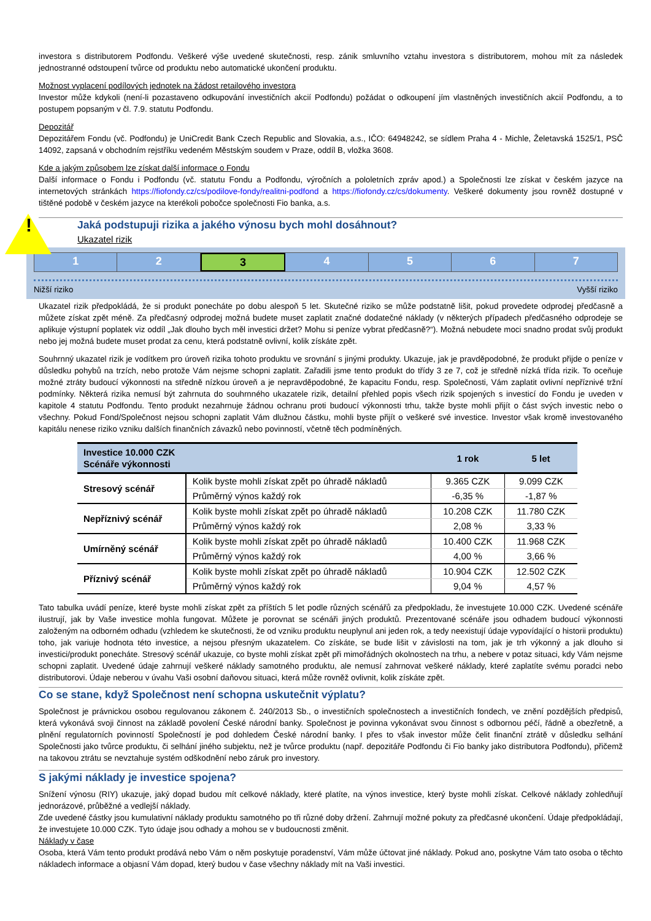investora s distributorem Podfondu. Veškeré výše uvedené skutečnosti, resp. zánik smluvního vztahu investora s distributorem, mohou mít za následek jednostranné odstoupení tvůrce od produktu nebo automatické ukončení produktu.
Možnost vyplacení podílových jednotek na žádost retailového investora
Investor může kdykoli (není-li pozastaveno odkupování investičních akcií Podfondu) požádat o odkoupení jím vlastněných investičních akcií Podfondu, a to postupem popsaným v čl. 7.9. statutu Podfondu.
Depozitář
Depozitářem Fondu (vč. Podfondu) je UniCredit Bank Czech Republic and Slovakia, a.s., IČO: 64948242, se sídlem Praha 4 - Michle, Želetavská 1525/1, PSČ 14092, zapsaná v obchodním rejstříku vedeném Městským soudem v Praze, oddíl B, vložka 3608.
Kde a jakým způsobem lze získat další informace o Fondu
Další informace o Fondu i Podfondu (vč. statutu Fondu a Podfondu, výročních a pololetních zpráv apod.) a Společnosti lze získat v českém jazyce na internetových stránkách https://fiofondy.cz/cs/podilove-fondy/realitni-podfond a https://fiofondy.cz/cs/dokumenty. Veškeré dokumenty jsou rovněž dostupné v tištěné podobě v českém jazyce na kterékoli pobočce společnosti Fio banka, a.s.
! Jaká podstupuji rizika a jakého výnosu bych mohl dosáhnout?
Ukazatel rizik
1 2 3 4 5 6 7
Nižší riziko Vyšší riziko
Ukazatel rizik předpokládá, že si produkt ponecháte po dobu alespoň 5 let. Skutečné riziko se může podstatně lišit, pokud provedete odprodej předčasně a můžete získat zpět méně. Za předčasný odprodej možná budete muset zaplatit značné dodatečné náklady (v některých případech předčasného odprodeje se aplikuje výstupní poplatek viz oddíl „Jak dlouho bych měl investici držet? Mohu si peníze vybrat předčasně?“). Možná nebudete moci snadno prodat svůj produkt nebo jej možná budete muset prodat za cenu, která podstatně ovlivní, kolik získáte zpět.
Souhrnný ukazatel rizik je vodítkem pro úroveň rizika tohoto produktu ve srovnání s jinými produkty. Ukazuje, jak je pravděpodobné, že produkt přijde o peníze v důsledku pohybů na trzích, nebo protože Vám nejsme schopni zaplatit. Zařadili jsme tento produkt do třídy 3 ze 7, což je středně nízká třída rizik. To oceňuje možné ztráty budoucí výkonnosti na středně nízkou úroveň a je nepravděpodobné, že kapacitu Fondu, resp. Společnosti, Vám zaplatit ovlivní nepříznivé tržní podmínky. Některá rizika nemusí být zahrnuta do souhrnného ukazatele rizik, detailní přehled popis všech rizik spojených s investicí do Fondu je uveden v kapitole 4 statutu Podfondu. Tento produkt nezahrnuje žádnou ochranu proti budoucí výkonnosti trhu, takže byste mohli přijít o část svých investic nebo o všechny. Pokud Fond/Společnost nejsou schopni zaplatit Vám dlužnou částku, mohli byste přijít o veškeré své investice. Investor však kromě investovaného kapitálu nenese riziko vzniku dalších finančních závazků nebo povinností, včetně těch podmíněných.
| Investice 10.000 CZK Scénáře výkonnosti | | 1 rok | 5 let |
| --- | --- | --- | --- |
| Stresový scénář | Kolik byste mohli získat zpět po úhradě nákladů | 9.365 CZK | 9.099 CZK |
| | Průměrný výnos každý rok | -6,35 % | -1,87 % |
| Nepříznivý scénář | Kolik byste mohli získat zpět po úhradě nákladů | 10.208 CZK | 11.780 CZK |
| | Průměrný výnos každý rok | 2,08 % | 3,33 % |
| Umírněný scénář | Kolik byste mohli získat zpět po úhradě nákladů | 10.400 CZK | 11.968 CZK |
| | Průměrný výnos každý rok | 4,00 % | 3,66 % |
| Příznivý scénář | Kolik byste mohli získat zpět po úhradě nákladů | 10.904 CZK | 12.502 CZK |
| | Průměrný výnos každý rok | 9,04 % | 4,57 % |
Tato tabulka uvádí peníze, které byste mohli získat zpět za příštích 5 let podle různých scénářů za předpokladu, že investujete 10.000 CZK. Uvedené scénáře ilustrují, jak by Vaše investice mohla fungovat. Můžete je porovnat se scénáři jiných produktů. Prezentované scénáře jsou odhadem budoucí výkonnosti založeným na odborném odhadu (vzhledem ke skutečnosti, že od vzniku produktu neuplynul ani jeden rok, a tedy neexistují údaje vypovídající o historii produktu) toho, jak variuje hodnota této investice, a nejsou přesným ukazatelem. Co získáte, se bude lišit v závislosti na tom, jak je trh výkonný a jak dlouho si investici/produkt ponecháte. Stresový scénář ukazuje, co byste mohli získat zpět při mimořádných okolnostech na trhu, a nebere v potaz situaci, kdy Vám nejsme schopni zaplatit. Uvedené údaje zahrnují veškeré náklady samotného produktu, ale nemusí zahrnovat veškeré náklady, které zaplatíte svému poradci nebo distributorovi. Údaje neberou v úvahu Vaši osobní daňovou situaci, která může rovněž ovlivnit, kolik získáte zpět.
Co se stane, když Společnost není schopna uskutečnit výplatu?
Společnost je právnickou osobou regulovanou zákonem č. 240/2013 Sb., o investičních společnostech a investičních fondech, ve znění pozdějších předpisů, která vykonává svoji činnost na základě povolení České národní banky. Společnost je povinna vykonávat svou činnost s odbornou péčí, řádně a obezřetně, a plnění regulatorních povinností Společností je pod dohledem České národní banky. I přes to však investor může čelit finanční ztrátě v důsledku selhání Společnosti jako tvůrce produktu, či selhání jiného subjektu, než je tvůrce produktu (např. depozitáře Podfondu či Fio banky jako distributora Podfondu), přičemž na takovou ztrátu se nevztahuje systém odškodnění nebo záruk pro investory.
S jakými náklady je investice spojena?
Snížení výnosu (RIY) ukazuje, jaký dopad budou mít celkové náklady, které platíte, na výnos investice, který byste mohli získat. Celkové náklady zohledňují jednorázové, průběžné a vedlejší náklady.
Zde uvedené částky jsou kumulativní náklady produktu samotného po tři různé doby držení. Zahrnují možné pokuty za předčasné ukončení. Údaje předpokládají, že investujete 10.000 CZK. Tyto údaje jsou odhady a mohou se v budoucnosti změnit.
Náklady v čase
Osoba, která Vám tento produkt prodává nebo Vám o něm poskytuje poradenství, Vám může účtovat jiné náklady. Pokud ano, poskytne Vám tato osoba o těchto nákladech informace a objasní Vám dopad, který budou v čase všechny náklady mít na Vaši investici.